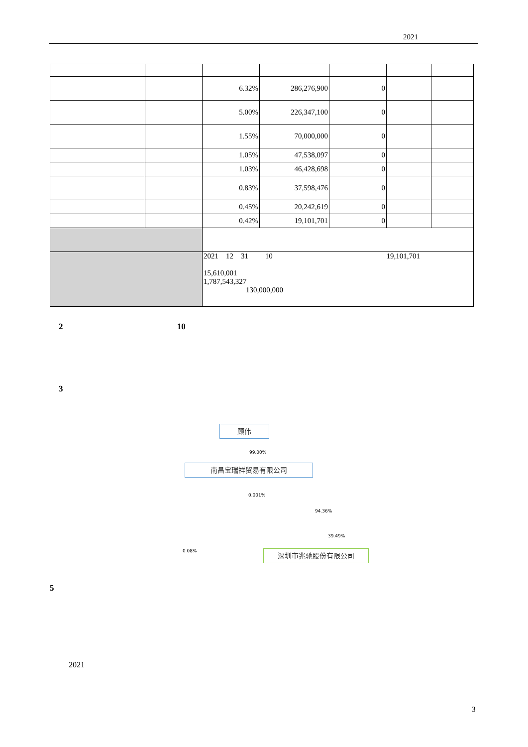2021
| | | 6.32% | 286,276,900 | 0 | | |
| | | 5.00% | 226,347,100 | 0 | | |
| | | 1.55% | 70,000,000 | 0 | | |
| | | 1.05% | 47,538,097 | 0 | | |
| | | 1.03% | 46,428,698 | 0 | | |
| | | 0.83% | 37,598,476 | 0 | | |
| | | 0.45% | 20,242,619 | 0 | | |
| | | 0.42% | 19,101,701 | 0 | | |
| | | 2021 12 31 10 19,101,701 15,610,001 1,787,543,327 130,000,000 | | | | |
2 10
3
顾伟
99.00%
南昌宝瑞祥贸易有限公司
0.001%
94.36%
39.49%
0.08% 深圳市兆驰股份有限公司
5
2021
3